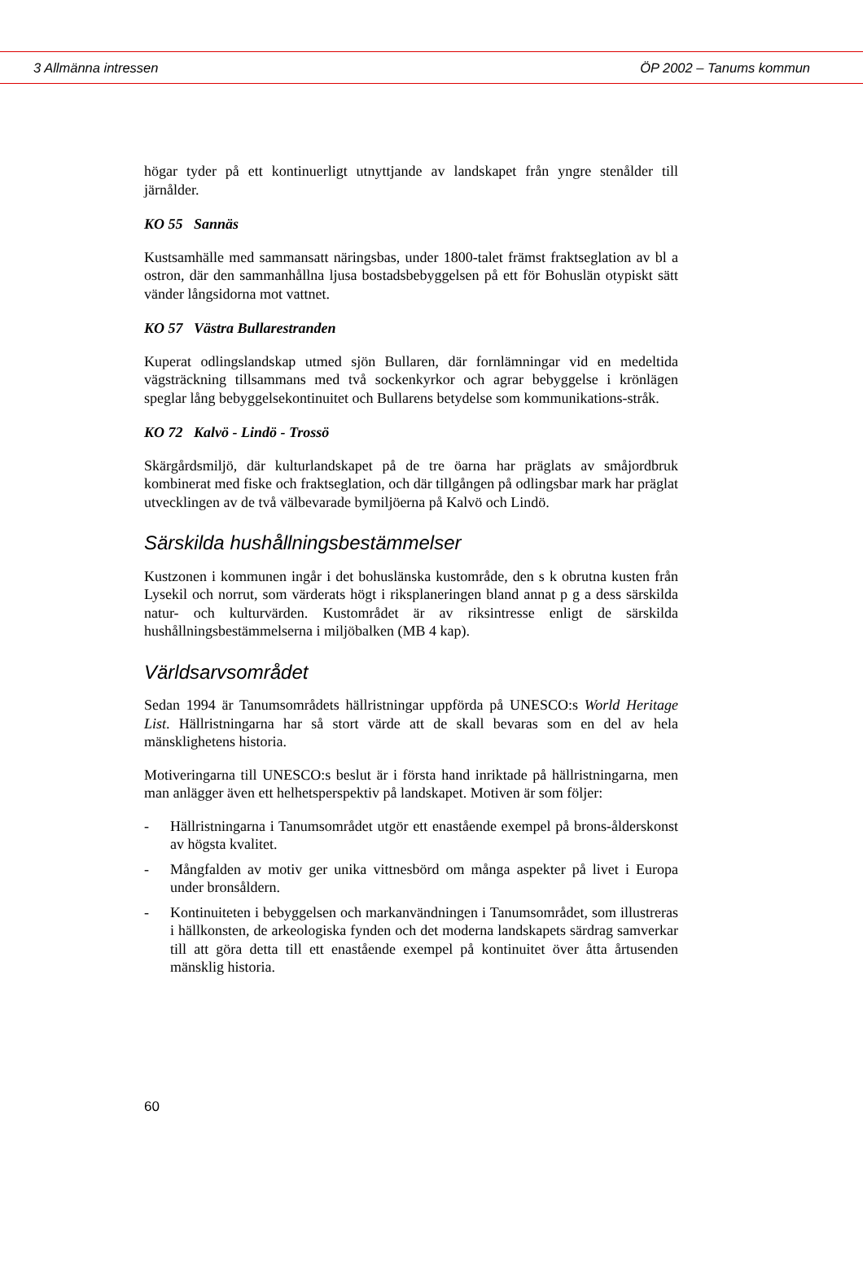3 Allmänna intressen ÖP 2002 – Tanums kommun
högar tyder på ett kontinuerligt utnyttjande av landskapet från yngre stenålder till järnålder.
KO 55 Sannäs
Kustsamhälle med sammansatt näringsbas, under 1800-talet främst fraktseglation av bl a ostron, där den sammanhållna ljusa bostadsbebyggelsen på ett för Bohuslän otypiskt sätt vänder långsidorna mot vattnet.
KO 57 Västra Bullarestranden
Kuperat odlingslandskap utmed sjön Bullaren, där fornlämningar vid en medeltida vägsträckning tillsammans med två sockenkyrkor och agrar bebyggelse i krönlägen speglar lång bebyggelsekontinuitet och Bullarens betydelse som kommunikations-stråk.
KO 72 Kalvö - Lindö - Trossö
Skärgårdsmiljö, där kulturlandskapet på de tre öarna har präglats av småjordbruk kombinerat med fiske och fraktseglation, och där tillgången på odlingsbar mark har präglat utvecklingen av de två välbevarade bymiljöerna på Kalvö och Lindö.
Särskilda hushållningsbestämmelser
Kustzonen i kommunen ingår i det bohuslänska kustområde, den s k obrutna kusten från Lysekil och norrut, som värderats högt i riksplaneringen bland annat p g a dess särskilda natur- och kulturvärden. Kustområdet är av riksintresse enligt de särskilda hushållningsbestämmelserna i miljöbalken (MB 4 kap).
Världsarvsområdet
Sedan 1994 är Tanumsområdets hällristningar uppförda på UNESCO:s World Heritage List. Hällristningarna har så stort värde att de skall bevaras som en del av hela mänsklighetens historia.
Motiveringarna till UNESCO:s beslut är i första hand inriktade på hällristningarna, men man anlägger även ett helhetsperspektiv på landskapet. Motiven är som följer:
- Hällristningarna i Tanumsområdet utgör ett enastående exempel på brons-ålderskonst av högsta kvalitet.
- Mångfalden av motiv ger unika vittnesbörd om många aspekter på livet i Europa under bronsåldern.
- Kontinuiteten i bebyggelsen och markanvändningen i Tanumsområdet, som illustreras i hällkonsten, de arkeologiska fynden och det moderna landskapets särdrag samverkar till att göra detta till ett enastående exempel på kontinuitet över åtta årtusenden mänsklig historia.
60